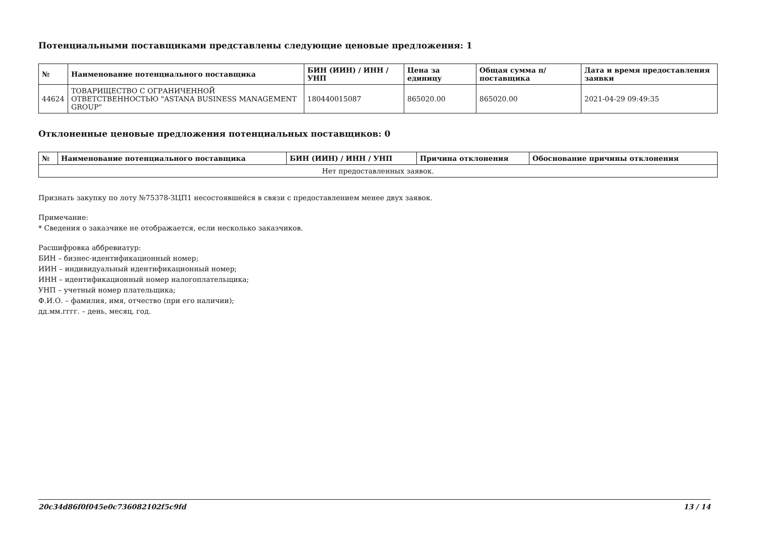Потенциальными поставщиками представлены следующие ценовые предложения: 1
| № | Наименование потенциального поставщика | БИН (ИИН) / ИНН / УНП | Цена за единицу | Общая сумма п/поставщика | Дата и время предоставления заявки |
| --- | --- | --- | --- | --- | --- |
| 44624 | ТОВАРИЩЕСТВО С ОГРАНИЧЕННОЙ ОТВЕТСТВЕННОСТЬЮ "ASTANA BUSINESS MANAGEMENT GROUP" | 180440015087 | 865020.00 | 865020.00 | 2021-04-29 09:49:35 |
Отклоненные ценовые предложения потенциальных поставщиков: 0
| № | Наименование потенциального поставщика | БИН (ИИН) / ИНН / УНП | Причина отклонения | Обоснование причины отклонения |
| --- | --- | --- | --- | --- |
| Нет предоставленных заявок. | | | | |
Признать закупку по лоту №75378-ЗЦП1 несостоявшейся в связи с предоставлением менее двух заявок.
Примечание:
* Сведения о заказчике не отображается, если несколько заказчиков.
Расшифровка аббревиатур:
БИН – бизнес-идентификационный номер;
ИИН – индивидуальный идентификационный номер;
ИНН – идентификационный номер налогоплательщика;
УНП – учетный номер плательщика;
Ф.И.О. – фамилия, имя, отчество (при его наличии);
дд.мм.гггг. – день, месяц, год.
20c34d86f0f045e0c736082102f5c9fd 13 / 14